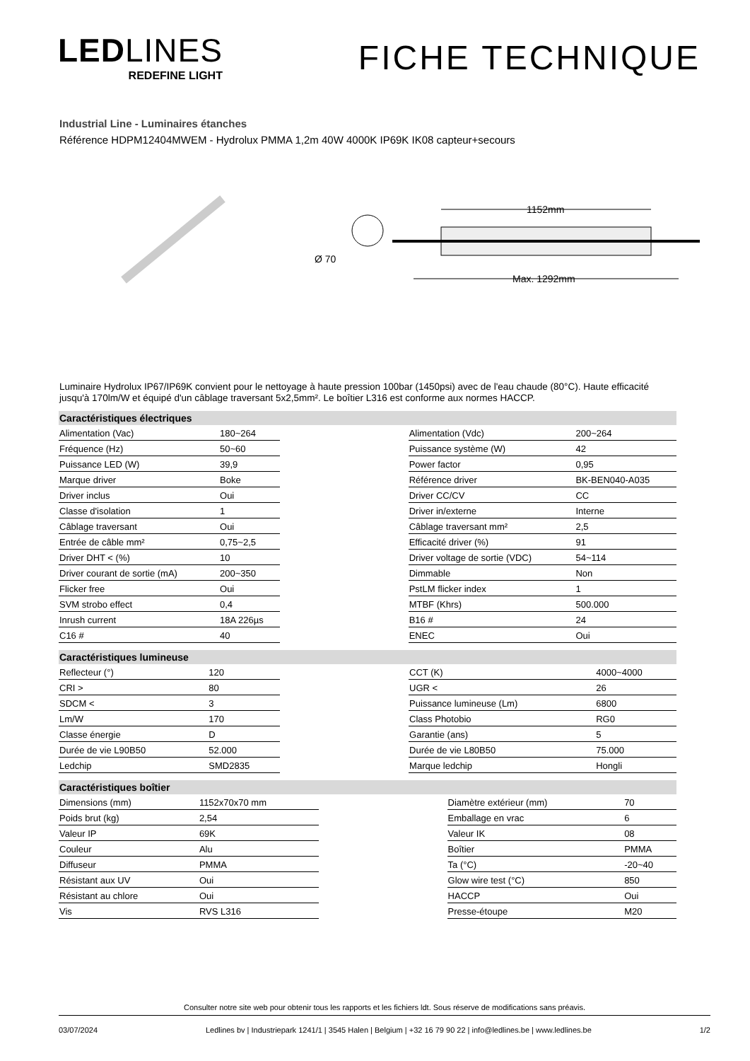LEDLINES
REDEFINE LIGHT
FICHE TECHNIQUE
Industrial Line - Luminaires étanches
Référence HDPM12404MWEM - Hydrolux PMMA 1,2m 40W 4000K IP69K IK08 capteur+secours
Ø 70
1152mm
Max. 1292mm
Luminaire Hydrolux IP67/IP69K convient pour le nettoyage à haute pression 100bar (1450psi) avec de l'eau chaude (80°C). Haute efficacité jusqu'à 170lm/W et équipé d'un câblage traversant 5x2,5mm². Le boîtier L316 est conforme aux normes HACCP.
| Caractéristiques électriques | | | | |
| --- | --- | --- | --- | --- |
| Alimentation (Vac) | 180~264 | | Alimentation (Vdc) | 200~264 |
| Fréquence (Hz) | 50~60 | | Puissance système (W) | 42 |
| Puissance LED (W) | 39,9 | | Power factor | 0,95 |
| Marque driver | Boke | | Référence driver | BK-BEN040-A035 |
| Driver inclus | Oui | | Driver CC/CV | CC |
| Classe d'isolation | 1 | | Driver in/externe | Interne |
| Câblage traversant | Oui | | Câblage traversant mm² | 2,5 |
| Entrée de câble mm² | 0,75~2,5 | | Efficacité driver (%) | 91 |
| Driver DHT < (%) | 10 | | Driver voltage de sortie (VDC) | 54~114 |
| Driver courant de sortie (mA) | 200~350 | | Dimmable | Non |
| Flicker free | Oui | | PstLM flicker index | 1 |
| SVM strobo effect | 0,4 | | MTBF (Khrs) | 500.000 |
| Inrush current | 18A 226µs | | B16 # | 24 |
| C16 # | 40 | | ENEC | Oui |
| Caractéristiques lumineuse | | | | |
| --- | --- | --- | --- | --- |
| Reflecteur (°) | 120 | | CCT (K) | 4000~4000 |
| CRI > | 80 | | UGR < | 26 |
| SDCM < | 3 | | Puissance lumineuse (Lm) | 6800 |
| Lm/W | 170 | | Class Photobio | RG0 |
| Classe énergie | D | | Garantie (ans) | 5 |
| Durée de vie L90B50 | 52.000 | | Durée de vie L80B50 | 75.000 |
| Ledchip | SMD2835 | | Marque ledchip | Hongli |
| Caractéristiques boîtier | | | | |
| --- | --- | --- | --- | --- |
| Dimensions (mm) | 1152x70x70 mm | | Diamètre extérieur (mm) | 70 |
| Poids brut (kg) | 2,54 | | Emballage en vrac | 6 |
| Valeur IP | 69K | | Valeur IK | 08 |
| Couleur | Alu | | Boîtier | PMMA |
| Diffuseur | PMMA | | Ta (°C) | -20~40 |
| Résistant aux UV | Oui | | Glow wire test (°C) | 850 |
| Résistant au chlore | Oui | | HACCP | Oui |
| Vis | RVS L316 | | Presse-étoupe | M20 |
Consulter notre site web pour obtenir tous les rapports et les fichiers ldt. Sous réserve de modifications sans préavis.
03/07/2024 Ledlines bv | Industriepark 1241/1 | 3545 Halen | Belgium | +32 16 79 90 22 | info@ledlines.be | www.ledlines.be 1/2